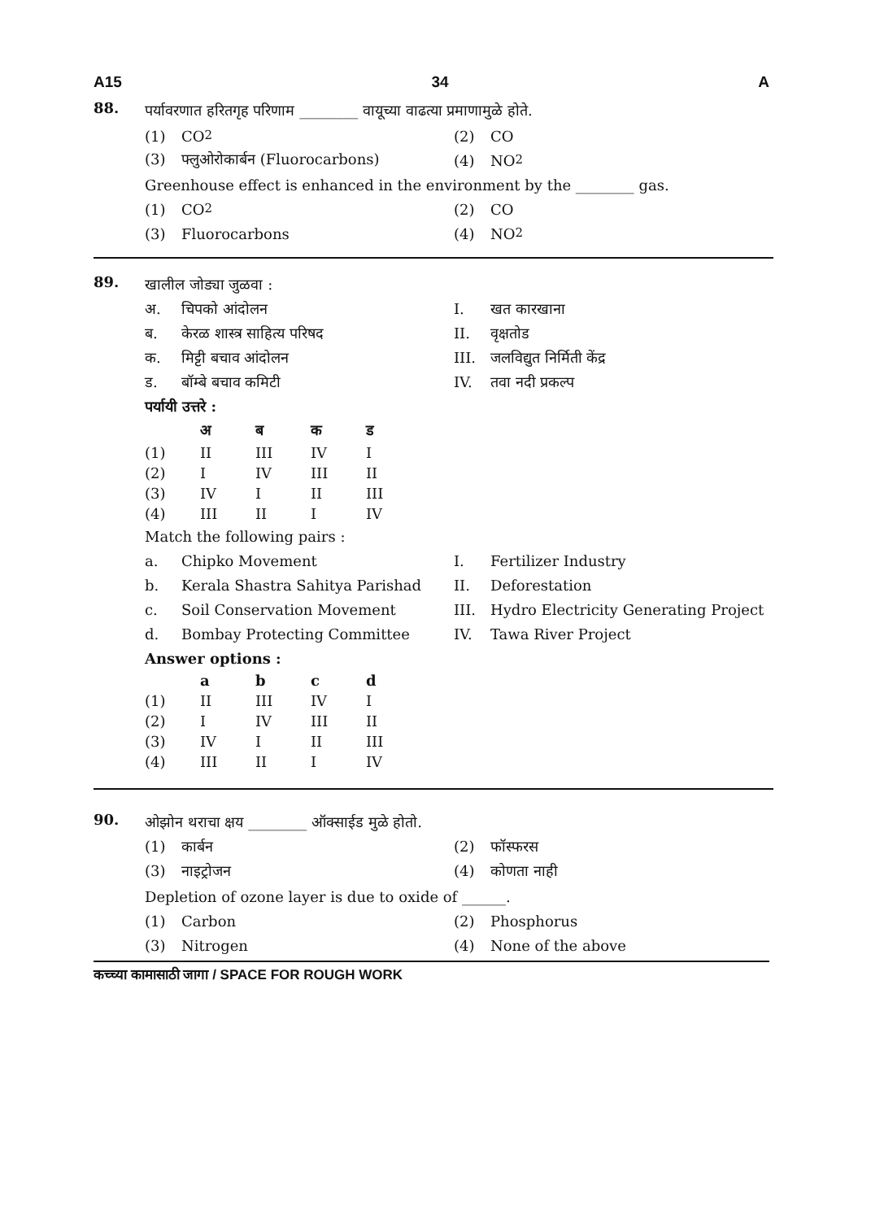A15 34 A
88.
पर्यावरणात हरितगृह परिणाम ________ वायूच्या वाढत्या प्रमाणामुळे होते.
(1) CO<sub>2</sub> (2) CO
(3) फ्लुओरोकार्बन (Fluorocarbons) (4) NO<sub>2</sub>
Greenhouse effect is enhanced in the environment by the ________ gas.
(1) CO<sub>2</sub> (2) CO
(3) Fluorocarbons (4) NO<sub>2</sub>
89.
खालील जोड्या जुळवा :
अ. चिपको आंदोलन I. खत कारखाना
ब. केरळ शास्त्र साहित्य परिषद II. वृक्षतोड
क. मिट्टी बचाव आंदोलन III. जलविद्युत निर्मिती केंद्र
ड. बॉम्बे बचाव कमिटी IV. तवा नदी प्रकल्प
पर्यायी उत्तरे :
| | अ | ब | क | ड |
| --- | --- | --- | --- | --- |
| (1) | II | III | IV | I |
| (2) | I | IV | III | II |
| (3) | IV | I | II | III |
| (4) | III | II | I | IV |
Match the following pairs :
a. Chipko Movement I. Fertilizer Industry
b. Kerala Shastra Sahitya Parishad II. Deforestation
c. Soil Conservation Movement
III. Hydro Electricity Generating Project
d. Bombay Protecting Committee IV. Tawa River Project
Answer options :
| | a | b | c | d |
| --- | --- | --- | --- | --- |
| (1) | II | III | IV | I |
| (2) | I | IV | III | II |
| (3) | IV | I | II | III |
| (4) | III | II | I | IV |
90.
ओझोन थराचा क्षय ________ ऑक्साईड मुळे होतो.
(1) कार्बन (2) फॉस्फरस
(3) नाइट्रोजन (4) कोणता नाही
Depletion of ozone layer is due to oxide of ______.
(1) Carbon (2) Phosphorus
(3) Nitrogen (4) None of the above
कच्च्या कामासाठी जागा / SPACE FOR ROUGH WORK